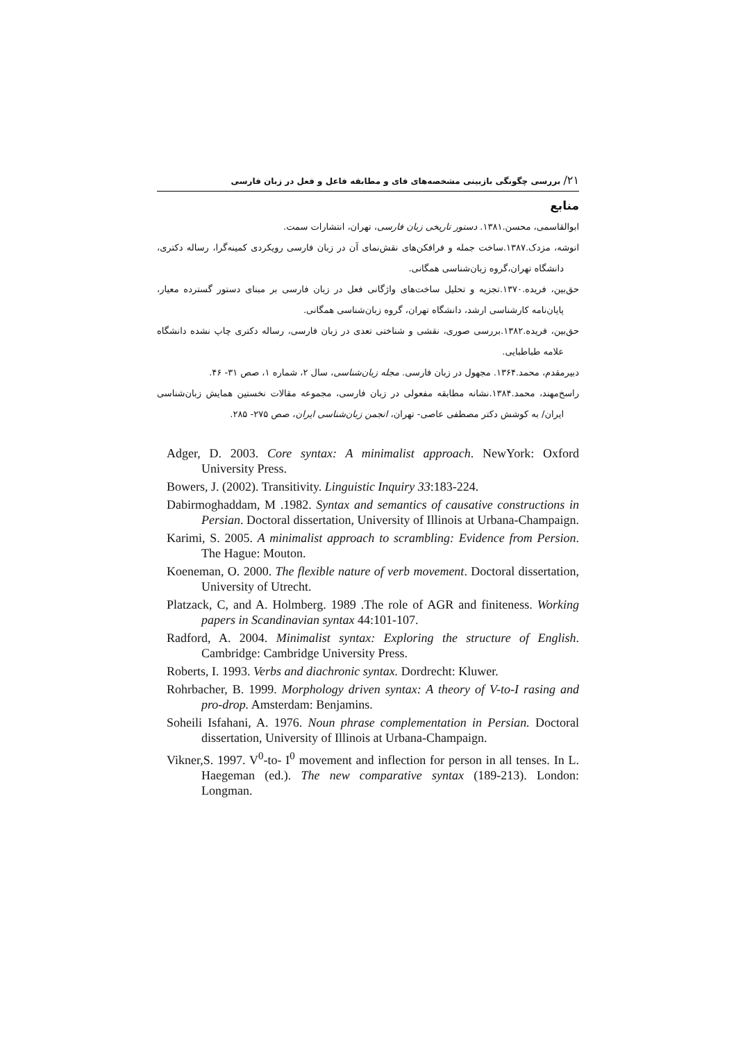۲۱/ بررسی چگونگی بازبینی مشخصه‌های فای و مطابقه فاعل و فعل در زبان فارسی
منابع
ابوالقاسمی، محسن.۱۳۸۱. دستور تاریخی زبان فارسی، تهران، انتشارات سمت.
انوشه، مزدک.۱۳۸۷.ساخت جمله و فرافکن‌های نقش‌نمای آن در زبان فارسی رویکردی کمینه‌گرا، رساله دکتری، دانشگاه تهران،گروه زبان‌شناسی همگانی.
حق‌بین، فریده.۱۳۷۰.تجزیه و تحلیل ساخت‌های واژگانی فعل در زبان فارسی بر مبنای دستور گسترده معیار، پایان‌نامه کارشناسی ارشد، دانشگاه تهران، گروه زبان‌شناسی همگانی.
حق‌بین، فریده.۱۳۸۲.بررسی صوری، نقشی و شناختی تعدی در زبان فارسی، رساله دکتری چاپ نشده دانشگاه علامه طباطبایی.
دبیرمقدم، محمد.۱۳۶۴. مجهول در زبان فارسی. مجله زبان‌شناسی، سال ۲، شماره ۱، صص ۳۱- ۴۶.
راسخ‌مهند، محمد.۱۳۸۴.نشانه مطابقه مفعولی در زبان فارسی، مجموعه مقالات نخستین همایش زبان‌شناسی ایران/ به کوشش دکتر مصطفی عاصی- تهران، انجمن زبان‌شناسی ایران، صص ۲۷۵- ۲۸۵.
Adger, D. 2003. Core syntax: A minimalist approach. NewYork: Oxford University Press.
Bowers, J. (2002). Transitivity. Linguistic Inquiry 33:183-224.
Dabirmoghaddam, M .1982. Syntax and semantics of causative constructions in Persian. Doctoral dissertation, University of Illinois at Urbana-Champaign.
Karimi, S. 2005. A minimalist approach to scrambling: Evidence from Persion. The Hague: Mouton.
Koeneman, O. 2000. The flexible nature of verb movement. Doctoral dissertation, University of Utrecht.
Platzack, C, and A. Holmberg. 1989 .The role of AGR and finiteness. Working papers in Scandinavian syntax 44:101-107.
Radford, A. 2004. Minimalist syntax: Exploring the structure of English. Cambridge: Cambridge University Press.
Roberts, I. 1993. Verbs and diachronic syntax. Dordrecht: Kluwer.
Rohrbacher, B. 1999. Morphology driven syntax: A theory of V-to-I rasing and pro-drop. Amsterdam: Benjamins.
Soheili Isfahani, A. 1976. Noun phrase complementation in Persian. Doctoral dissertation, University of Illinois at Urbana-Champaign.
Vikner,S. 1997. V<sup>0</sup>-to- I<sup>0</sup> movement and inflection for person in all tenses. In L. Haegeman (ed.). The new comparative syntax (189-213). London: Longman.